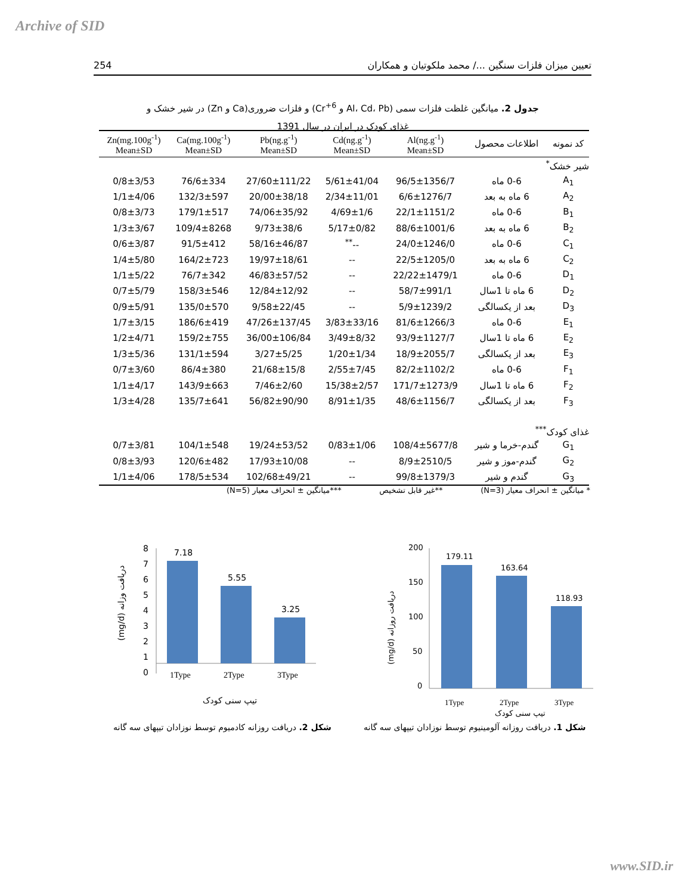Archive of SID
254 تعیین میزان فلزات سنگین .../ محمد ملکوتیان و همکاران
جدول 2. میانگین غلظت فلزات سمی (Al، Cd، Pb و Cr<sup>+6</sup>) و فلزات ضروری(Ca و Zn) در شیر خشک و
غذای کودک در ایران در سال 1391
| کد نمونه | اطلاعات محصول | Al(ng.g<sup>-1</sup>) Mean±SD | Cd(ng.g<sup>-1</sup>) Mean±SD | Pb(ng.g<sup>-1</sup>) Mean±SD | Ca(mg.100g<sup>-1</sup>) Mean±SD | Zn(mg.100g<sup>-1</sup>) Mean±SD |
| --- | --- | --- | --- | --- | --- | --- |
| شیر خشک<sup>*</sup> | | | | | | |
| A<sub>1</sub> | 0-6 ماه | 96/5±1356/7 | 5/61±41/04 | 27/60±111/22 | 76/6±334 | 0/8±3/53 |
| A<sub>2</sub> | 6 ماه به بعد | 6/6±1276/7 | 2/34±11/01 | 20/00±38/18 | 132/3±597 | 1/1±4/06 |
| B<sub>1</sub> | 0-6 ماه | 22/1±1151/2 | 4/69±1/6 | 74/06±35/92 | 179/1±517 | 0/8±3/73 |
| B<sub>2</sub> | 6 ماه به بعد | 88/6±1001/6 | 5/17±0/82 | 9/73±38/6 | 109/4±8268 | 1/3±3/67 |
| C<sub>1</sub> | 0-6 ماه | 24/0±1246/0 | --<sup>**</sup> | 58/16±46/87 | 91/5±412 | 0/6±3/87 |
| C<sub>2</sub> | 6 ماه به بعد | 22/5±1205/0 | -- | 19/97±18/61 | 164/2±723 | 1/4±5/80 |
| D<sub>1</sub> | 0-6 ماه | 22/22±1479/1 | -- | 46/83±57/52 | 76/7±342 | 1/1±5/22 |
| D<sub>2</sub> | 6 ماه تا 1سال | 58/7±991/1 | -- | 12/84±12/92 | 158/3±546 | 0/7±5/79 |
| D<sub>3</sub> | بعد از یکسالگی | 5/9±1239/2 | -- | 9/58±22/45 | 135/0±570 | 0/9±5/91 |
| E<sub>1</sub> | 0-6 ماه | 81/6±1266/3 | 3/83±33/16 | 47/26±137/45 | 186/6±419 | 1/7±3/15 |
| E<sub>2</sub> | 6 ماه تا 1سال | 93/9±1127/7 | 3/49±8/32 | 36/00±106/84 | 159/2±755 | 1/2±4/71 |
| E<sub>3</sub> | بعد از یکسالگی | 18/9±2055/7 | 1/20±1/34 | 3/27±5/25 | 131/1±594 | 1/3±5/36 |
| F<sub>1</sub> | 0-6 ماه | 82/2±1102/2 | 2/55±7/45 | 21/68±15/8 | 86/4±380 | 0/7±3/60 |
| F<sub>2</sub> | 6 ماه تا 1سال | 171/7±1273/9 | 15/38±2/57 | 7/46±2/60 | 143/9±663 | 1/1±4/17 |
| F<sub>3</sub> | بعد از یکسالگی | 48/6±1156/7 | 8/91±1/35 | 56/82±90/90 | 135/7±641 | 1/3±4/28 |
| غذای کودک<sup>***</sup> | | | | | | |
| G<sub>1</sub> | گندم-خرما و شیر | 108/4±5677/8 | 0/83±1/06 | 19/24±53/52 | 104/1±548 | 0/7±3/81 |
| G<sub>2</sub> | گندم-موز و شیر | 8/9±2510/5 | -- | 17/93±10/08 | 120/6±482 | 0/8±3/93 |
| G<sub>3</sub> | گندم و شیر | 99/8±1379/3 | -- | 102/68±49/21 | 178/5±534 | 1/1±4/06 |
* میانگین ± انحراف معیار (N=3) **غیر قابل تشخیص ***میانگین ± انحراف معیار (N=5)
8
7
6
5
4
3
2
1
0
7.18
5.55
3.25
1Type
2Type
3Type
تیپ سنی کودک
(mg/d) دریافت وزانه
200
150
100
50
0
179.11
163.64
118.93
1Type
2Type
3Type
تیپ سنی کودک
(mg/d) دریافت روزانه
شکل 2. دریافت روزانه کادمیوم توسط نوزادان تیپهای سه گانه
شکل 1. دریافت روزانه آلومینیوم توسط نوزادان تیپهای سه گانه
www.SID.ir